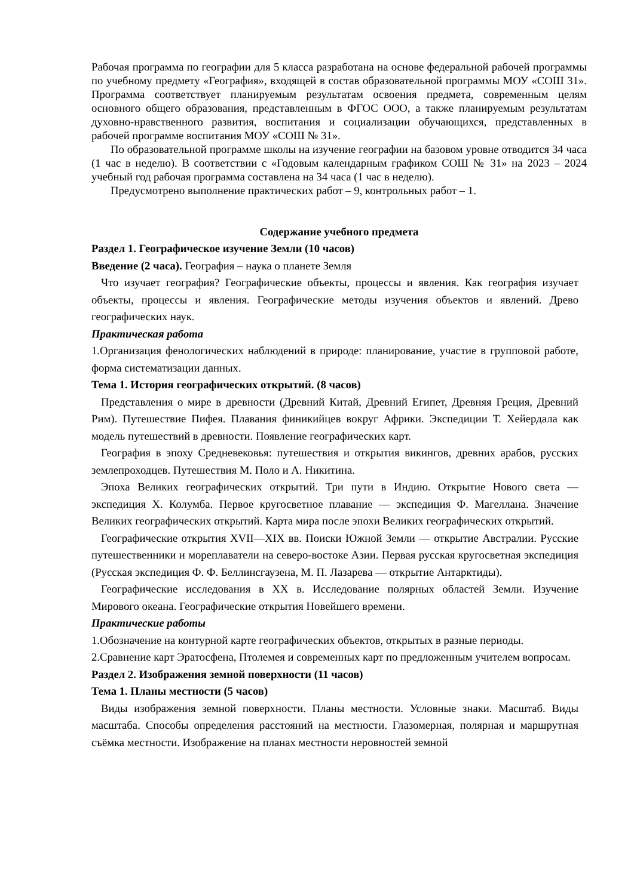Рабочая программа по географии для 5 класса разработана на основе федеральной рабочей программы по учебному предмету «География», входящей в состав образовательной программы МОУ «СОШ 31». Программа соответствует планируемым результатам освоения предмета, современным целям основного общего образования, представленным в ФГОС ООО, а также планируемым результатам духовно-нравственного развития, воспитания и социализации обучающихся, представленных в рабочей программе воспитания МОУ «СОШ № 31».
По образовательной программе школы на изучение географии на базовом уровне отводится 34 часа (1 час в неделю). В соответствии с «Годовым календарным графиком СОШ № 31» на 2023 – 2024 учебный год рабочая программа составлена на 34 часа (1 час в неделю).
Предусмотрено выполнение практических работ – 9, контрольных работ – 1.
Содержание учебного предмета
Раздел 1. Географическое изучение Земли (10 часов)
Введение (2 часа). География – наука о планете Земля
Что изучает география? Географические объекты, процессы и явления. Как география изучает объекты, процессы и явления. Географические методы изучения объектов и явлений. Древо географических наук.
Практическая работа
1.Организация фенологических наблюдений в природе: планирование, участие в групповой работе, форма систематизации данных.
Тема 1. История географических открытий. (8 часов)
Представления о мире в древности (Древний Китай, Древний Египет, Древняя Греция, Древний Рим). Путешествие Пифея. Плавания финикийцев вокруг Африки. Экспедиции Т. Хейердала как модель путешествий в древности. Появление географических карт.
География в эпоху Средневековья: путешествия и открытия викингов, древних арабов, русских землепроходцев. Путешествия М. Поло и А. Никитина.
Эпоха Великих географических открытий. Три пути в Индию. Открытие Нового света — экспедиция Х. Колумба. Первое кругосветное плавание — экспедиция Ф. Магеллана. Значение Великих географических открытий. Карта мира после эпохи Великих географических открытий.
Географические открытия XVII—XIX вв. Поиски Южной Земли — открытие Австралии. Русские путешественники и мореплаватели на северо-востоке Азии. Первая русская кругосветная экспедиция (Русская экспедиция Ф. Ф. Беллинсгаузена, М. П. Лазарева — открытие Антарктиды).
Географические исследования в ХХ в. Исследование полярных областей Земли. Изучение Мирового океана. Географические открытия Новейшего времени.
Практические работы
1.Обозначение на контурной карте географических объектов, открытых в разные периоды.
2.Сравнение карт Эратосфена, Птолемея и современных карт по предложенным учителем вопросам.
Раздел 2. Изображения земной поверхности (11 часов)
Тема 1. Планы местности (5 часов)
Виды изображения земной поверхности. Планы местности. Условные знаки. Масштаб. Виды масштаба. Способы определения расстояний на местности. Глазомерная, полярная и маршрутная съёмка местности. Изображение на планах местности неровностей земной